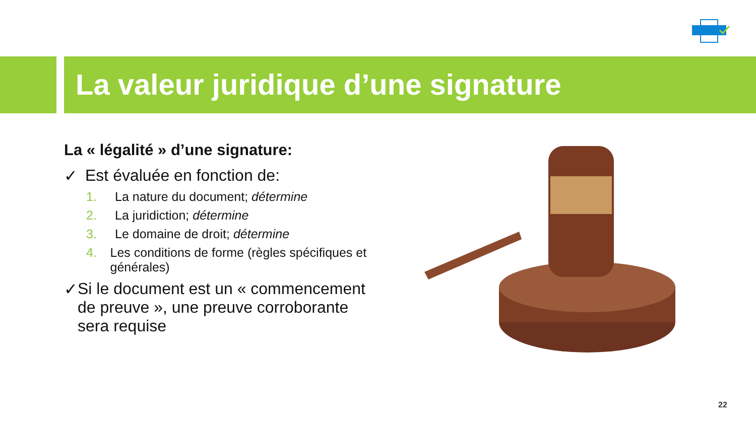La valeur juridique d’une signature
La « légalité » d’une signature:
✓ Est évaluée en fonction de:
1. La nature du document; détermine
2. La juridiction; détermine
3. Le domaine de droit; détermine
4. Les conditions de forme (règles spécifiques et générales)
✓ Si le document est un « commencement de preuve », une preuve corroborante sera requise
22